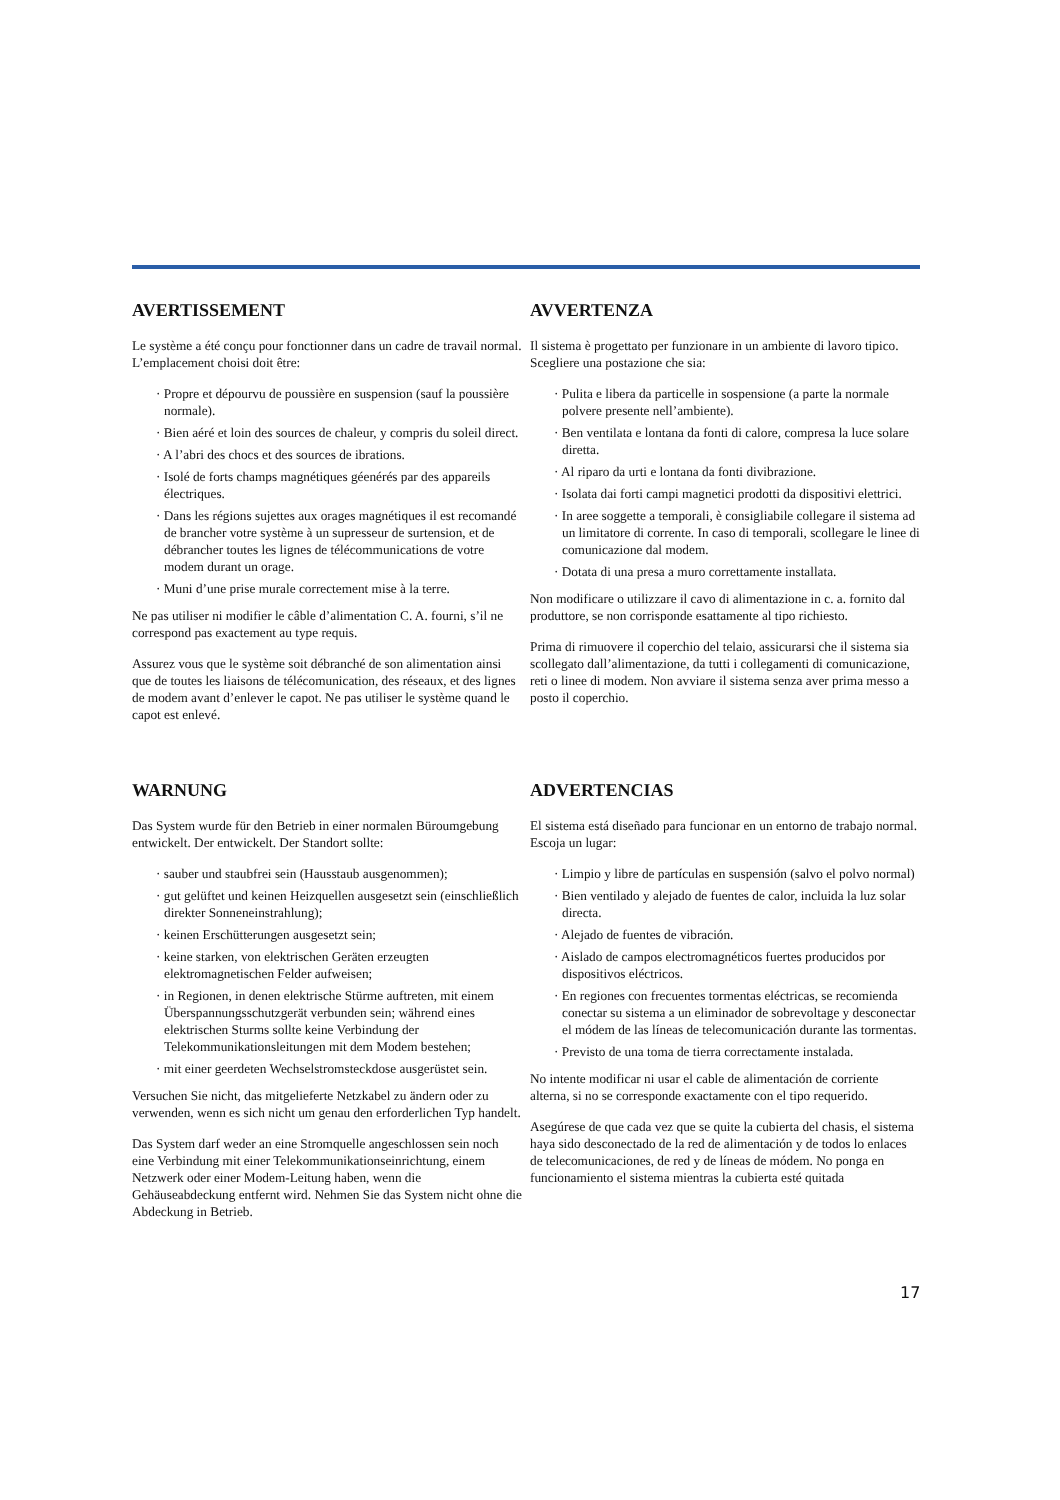AVERTISSEMENT
Le système a été conçu pour fonctionner dans un cadre de travail normal. L’emplacement choisi doit être:
· Propre et dépourvu de poussière en suspension (sauf la poussière normale).
· Bien aéré et loin des sources de chaleur, y compris du soleil direct.
· A l’abri des chocs et des sources de ibrations.
· Isolé de forts champs magnétiques géenérés par des appareils électriques.
· Dans les régions sujettes aux orages magnétiques il est recomandé de brancher votre système à un supresseur de surtension, et de débrancher toutes les lignes de télécommunications de votre modem durant un orage.
· Muni d’une prise murale correctement mise à la terre.
Ne pas utiliser ni modifier le câble d’alimentation C. A. fourni, s’il ne correspond pas exactement au type requis.
Assurez vous que le système soit débranché de son alimentation ainsi que de toutes les liaisons de télécomunication, des réseaux, et des lignes de modem avant d’enlever le capot. Ne pas utiliser le système quand le capot est enlevé.
AVVERTENZA
Il sistema è progettato per funzionare in un ambiente di lavoro tipico. Scegliere una postazione che sia:
· Pulita e libera da particelle in sospensione (a parte la normale polvere presente nell’ambiente).
· Ben ventilata e lontana da fonti di calore, compresa la luce solare diretta.
· Al riparo da urti e lontana da fonti divibrazione.
· Isolata dai forti campi magnetici prodotti da dispositivi elettrici.
· In aree soggette a temporali, è consigliabile collegare il sistema ad un limitatore di corrente. In caso di temporali, scollegare le linee di comunicazione dal modem.
· Dotata di una presa a muro correttamente installata.
Non modificare o utilizzare il cavo di alimentazione in c. a. fornito dal produttore, se non corrisponde esattamente al tipo richiesto.
Prima di rimuovere il coperchio del telaio, assicurarsi che il sistema sia scollegato dall’alimentazione, da tutti i collegamenti di comunicazione, reti o linee di modem. Non avviare il sistema senza aver prima messo a posto il coperchio.
WARNUNG
Das System wurde für den Betrieb in einer normalen Büroumgebung entwickelt. Der entwickelt. Der Standort sollte:
· sauber und staubfrei sein (Hausstaub ausgenommen);
· gut gelüftet und keinen Heizquellen ausgesetzt sein (einschließlich direkter Sonneneinstrahlung);
· keinen Erschütterungen ausgesetzt sein;
· keine starken, von elektrischen Geräten erzeugten elektromagnetischen Felder aufweisen;
· in Regionen, in denen elektrische Stürme auftreten, mit einem Überspannungsschutzgerät verbunden sein; während eines elektrischen Sturms sollte keine Verbindung der Telekommunikationsleitungen mit dem Modem bestehen;
· mit einer geerdeten Wechselstromsteckdose ausgerüstet sein.
Versuchen Sie nicht, das mitgelieferte Netzkabel zu ändern oder zu verwenden, wenn es sich nicht um genau den erforderlichen Typ handelt.
Das System darf weder an eine Stromquelle angeschlossen sein noch eine Verbindung mit einer Telekommunikationseinrichtung, einem Netzwerk oder einer Modem-Leitung haben, wenn die Gehäuseabdeckung entfernt wird. Nehmen Sie das System nicht ohne die Abdeckung in Betrieb.
ADVERTENCIAS
El sistema está diseñado para funcionar en un entorno de trabajo normal. Escoja un lugar:
· Limpio y libre de partículas en suspensión (salvo el polvo normal)
· Bien ventilado y alejado de fuentes de calor, incluida la luz solar directa.
· Alejado de fuentes de vibración.
· Aislado de campos electromagnéticos fuertes producidos por dispositivos eléctricos.
· En regiones con frecuentes tormentas eléctricas, se recomienda conectar su sistema a un eliminador de sobrevoltage y desconectar el módem de las líneas de telecomunicación durante las tormentas.
· Previsto de una toma de tierra correctamente instalada.
No intente modificar ni usar el cable de alimentación de corriente alterna, si no se corresponde exactamente con el tipo requerido.
Asegúrese de que cada vez que se quite la cubierta del chasis, el sistema haya sido desconectado de la red de alimentación y de todos lo enlaces de telecomunicaciones, de red y de líneas de módem. No ponga en funcionamiento el sistema mientras la cubierta esté quitada
17